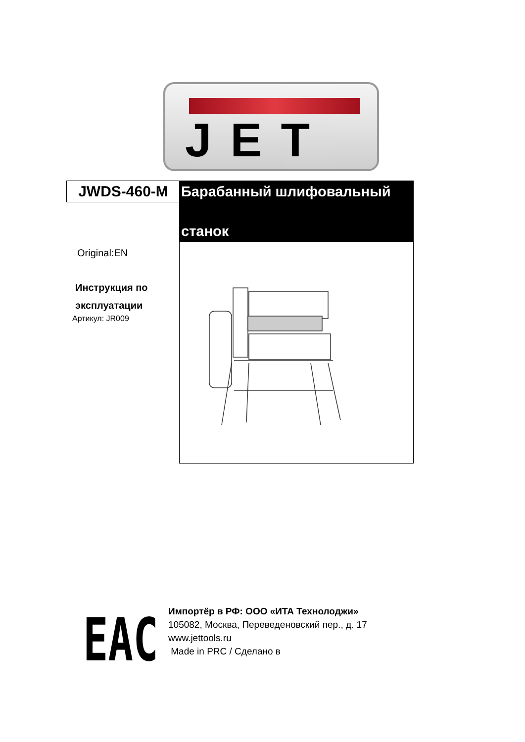JET
JWDS-460-M
Барабанный шлифовальный
станок
Original:EN
Инструкция по
эксплуатации
Артикул: JR009
ЕАС
Импортёр в РФ: ООО «ИТА Технолоджи»
105082, Москва, Переведеновский пер., д. 17
www.jettools.ru
Made in PRC / Сделано в